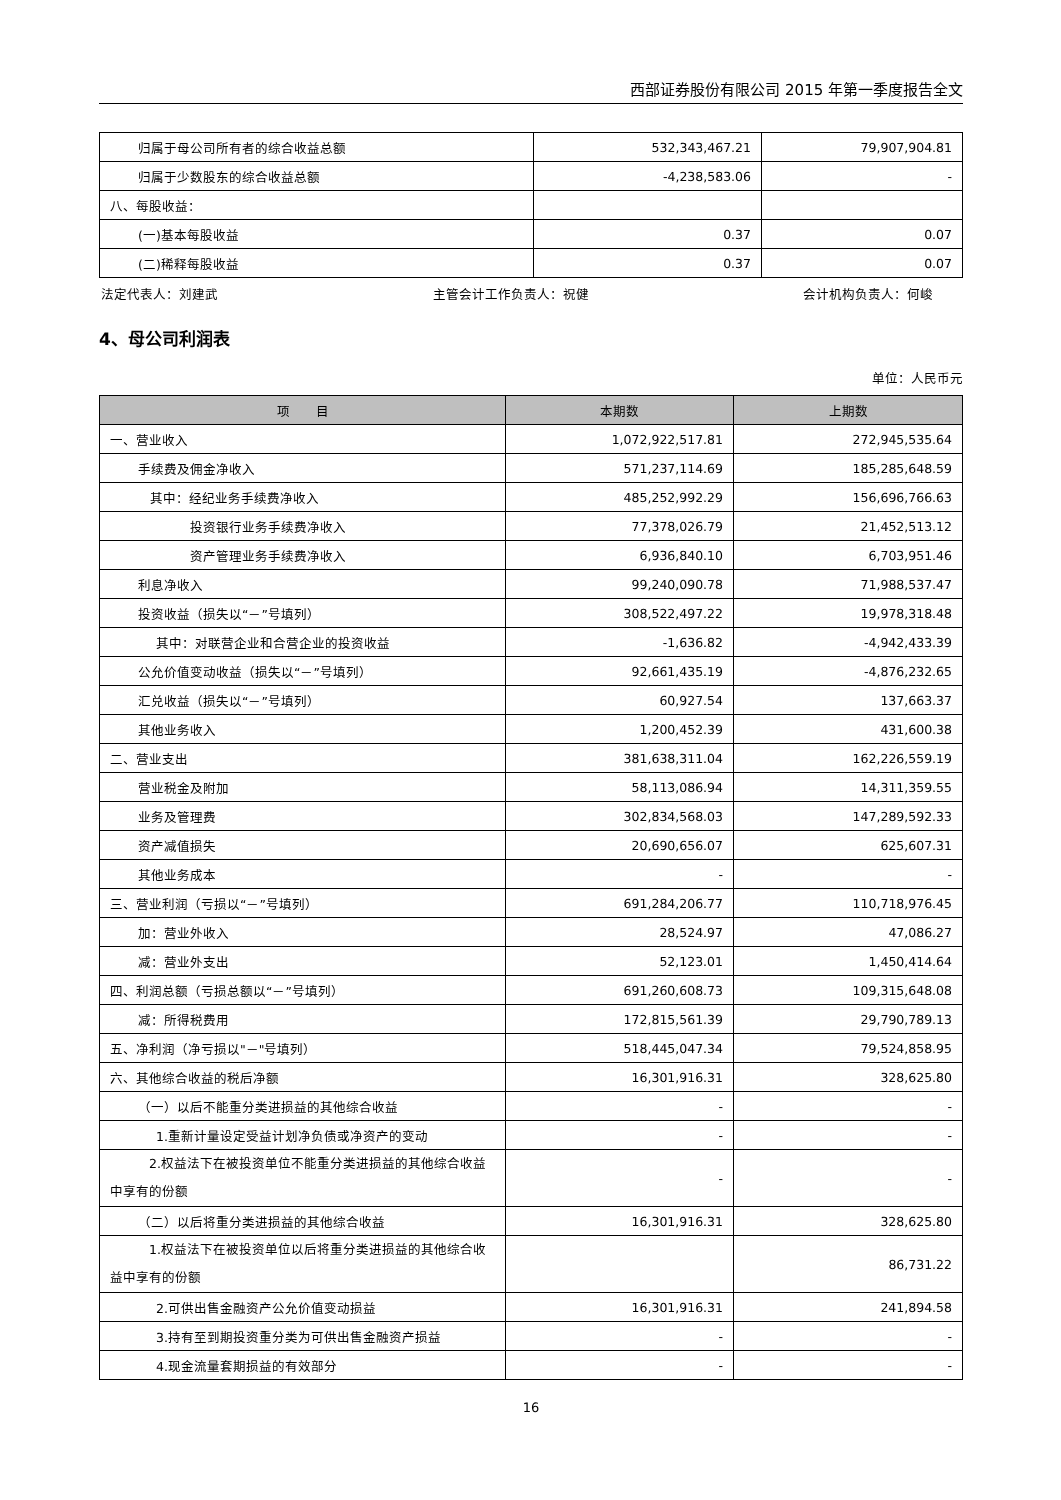西部证券股份有限公司 2015 年第一季度报告全文
| 归属于母公司所有者的综合收益总额 | 532,343,467.21 | 79,907,904.81 |
| 归属于少数股东的综合收益总额 | -4,238,583.06 | - |
| 八、每股收益： | | |
| (一)基本每股收益 | 0.37 | 0.07 |
| (二)稀释每股收益 | 0.37 | 0.07 |
法定代表人：刘建武 主管会计工作负责人：祝健 会计机构负责人：何峻
4、母公司利润表
单位：人民币元
| 项 目 | 本期数 | 上期数 |
| --- | --- | --- |
| 一、营业收入 | 1,072,922,517.81 | 272,945,535.64 |
| 手续费及佣金净收入 | 571,237,114.69 | 185,285,648.59 |
| 其中：经纪业务手续费净收入 | 485,252,992.29 | 156,696,766.63 |
| 投资银行业务手续费净收入 | 77,378,026.79 | 21,452,513.12 |
| 资产管理业务手续费净收入 | 6,936,840.10 | 6,703,951.46 |
| 利息净收入 | 99,240,090.78 | 71,988,537.47 |
| 投资收益（损失以“－”号填列） | 308,522,497.22 | 19,978,318.48 |
| 其中：对联营企业和合营企业的投资收益 | -1,636.82 | -4,942,433.39 |
| 公允价值变动收益（损失以“－”号填列） | 92,661,435.19 | -4,876,232.65 |
| 汇兑收益（损失以“－”号填列） | 60,927.54 | 137,663.37 |
| 其他业务收入 | 1,200,452.39 | 431,600.38 |
| 二、营业支出 | 381,638,311.04 | 162,226,559.19 |
| 营业税金及附加 | 58,113,086.94 | 14,311,359.55 |
| 业务及管理费 | 302,834,568.03 | 147,289,592.33 |
| 资产减值损失 | 20,690,656.07 | 625,607.31 |
| 其他业务成本 | - | - |
| 三、营业利润（亏损以“－”号填列） | 691,284,206.77 | 110,718,976.45 |
| 加：营业外收入 | 28,524.97 | 47,086.27 |
| 减：营业外支出 | 52,123.01 | 1,450,414.64 |
| 四、利润总额（亏损总额以“－”号填列） | 691,260,608.73 | 109,315,648.08 |
| 减：所得税费用 | 172,815,561.39 | 29,790,789.13 |
| 五、净利润（净亏损以"－"号填列） | 518,445,047.34 | 79,524,858.95 |
| 六、其他综合收益的税后净额 | 16,301,916.31 | 328,625.80 |
| （一）以后不能重分类进损益的其他综合收益 | - | - |
| 1.重新计量设定受益计划净负债或净资产的变动 | - | - |
| 2.权益法下在被投资单位不能重分类进损益的其他综合收益中享有的份额 | - | - |
| （二）以后将重分类进损益的其他综合收益 | 16,301,916.31 | 328,625.80 |
| 1.权益法下在被投资单位以后将重分类进损益的其他综合收益中享有的份额 | | 86,731.22 |
| 2.可供出售金融资产公允价值变动损益 | 16,301,916.31 | 241,894.58 |
| 3.持有至到期投资重分类为可供出售金融资产损益 | - | - |
| 4.现金流量套期损益的有效部分 | - | - |
16